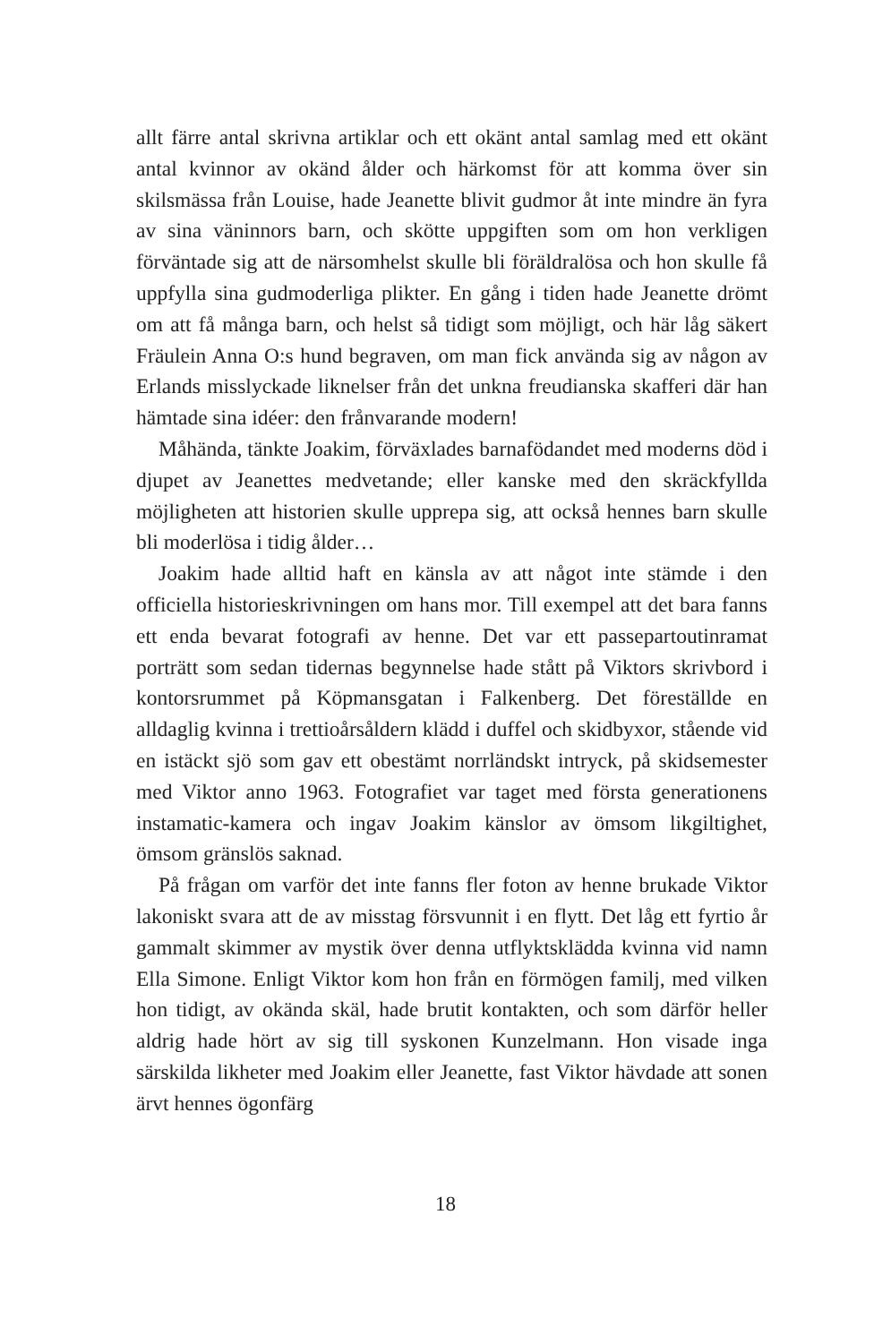allt färre antal skrivna artiklar och ett okänt antal samlag med ett okänt antal kvinnor av okänd ålder och härkomst för att komma över sin skilsmässa från Louise, hade Jeanette blivit gudmor åt inte mindre än fyra av sina väninnors barn, och skötte uppgiften som om hon verkligen förväntade sig att de närsomhelst skulle bli föräldralösa och hon skulle få uppfylla sina gudmoderliga plikter. En gång i tiden hade Jeanette drömt om att få många barn, och helst så tidigt som möjligt, och här låg säkert Fräulein Anna O:s hund begraven, om man fick använda sig av någon av Erlands misslyckade liknelser från det unkna freudianska skafferi där han hämtade sina idéer: den frånvarande modern!
Måhända, tänkte Joakim, förväxlades barnafödandet med moderns död i djupet av Jeanettes medvetande; eller kanske med den skräckfyllda möjligheten att historien skulle upprepa sig, att också hennes barn skulle bli moderlösa i tidig ålder…
Joakim hade alltid haft en känsla av att något inte stämde i den officiella historieskrivningen om hans mor. Till exempel att det bara fanns ett enda bevarat fotografi av henne. Det var ett passepartoutinramat porträtt som sedan tidernas begynnelse hade stått på Viktors skrivbord i kontorsrummet på Köpmansgatan i Falkenberg. Det föreställde en alldaglig kvinna i trettioårsåldern klädd i duffel och skidbyxor, stående vid en istäckt sjö som gav ett obestämt norrländskt intryck, på skidsemester med Viktor anno 1963. Fotografiet var taget med första generationens instamatic-kamera och ingav Joakim känslor av ömsom likgiltighet, ömsom gränslös saknad.
På frågan om varför det inte fanns fler foton av henne brukade Viktor lakoniskt svara att de av misstag försvunnit i en flytt. Det låg ett fyrtio år gammalt skimmer av mystik över denna utflyktsklädda kvinna vid namn Ella Simone. Enligt Viktor kom hon från en förmögen familj, med vilken hon tidigt, av okända skäl, hade brutit kontakten, och som därför heller aldrig hade hört av sig till syskonen Kunzelmann. Hon visade inga särskilda likheter med Joakim eller Jeanette, fast Viktor hävdade att sonen ärvt hennes ögonfärg
18